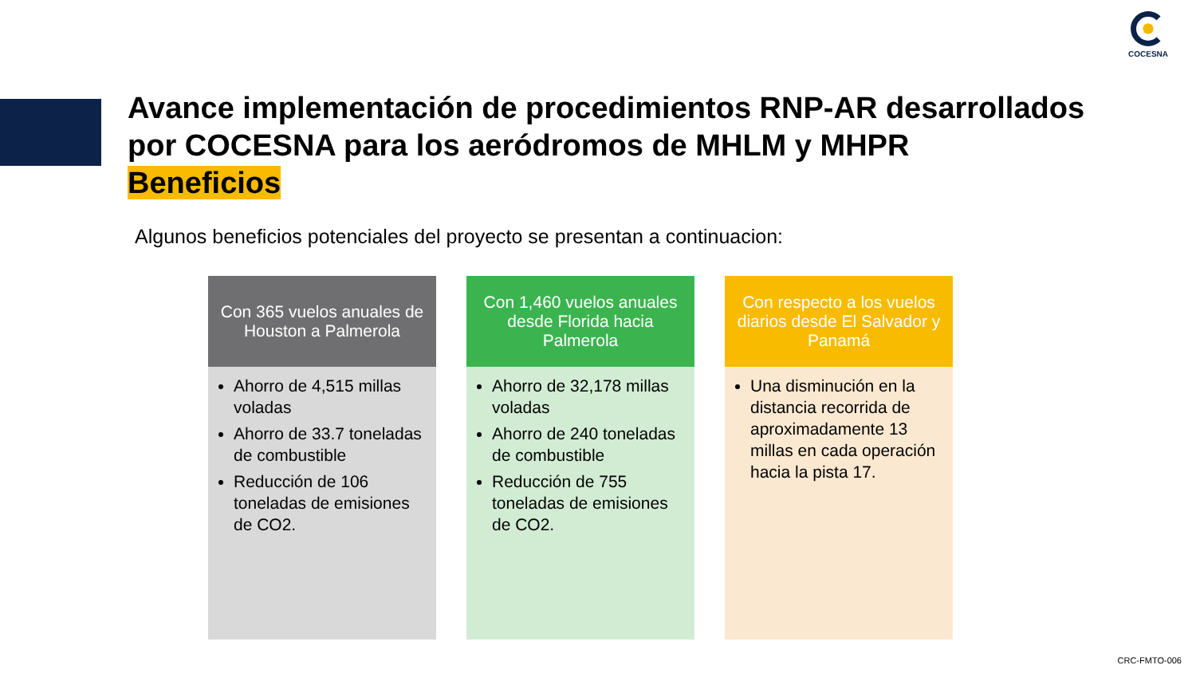COCESNA
Avance implementación de procedimientos RNP-AR desarrollados
por COCESNA para los aeródromos de MHLM y MHPR
Beneficios
Algunos beneficios potenciales del proyecto se presentan a continuacion:
Con 365 vuelos anuales de Houston a Palmerola
Ahorro de 4,515 millas voladas
Ahorro de 33.7 toneladas de combustible
Reducción de 106 toneladas de emisiones de CO2.
Con 1,460 vuelos anuales desde Florida hacia Palmerola
Ahorro de 32,178 millas voladas
Ahorro de 240 toneladas de combustible
Reducción de 755 toneladas de emisiones de CO2.
Con respecto a los vuelos diarios desde El Salvador y Panamá
Una disminución en la distancia recorrida de aproximadamente 13 millas en cada operación hacia la pista 17.
CRC-FMTO-006